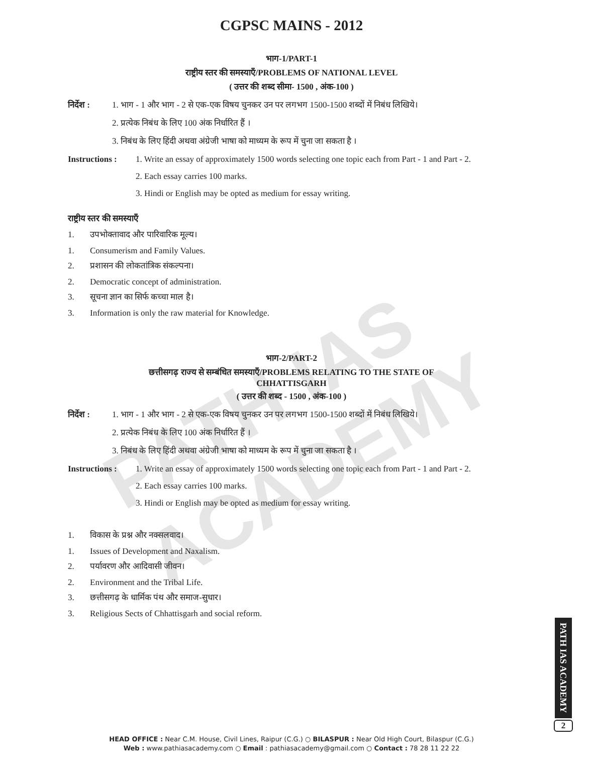PATH IAS ACADEMY
CGPSC MAINS - 2012
भाग-1/PART-1
राष्ट्रीय स्तर की समस्याएँ/PROBLEMS OF NATIONAL LEVEL
( उत्तर की शब्द सीमा- 1500 , अंक-100 )
निर्देश : 1. भाग - 1 और भाग - 2 से एक-एक विषय चुनकर उन पर लगभग 1500-1500 शब्दों में निबंध लिखिये।
2. प्रत्येक निबंध के लिए 100 अंक निर्धारित हैं ।
3. निबंध के लिए हिंदी अथवा अंग्रेजी भाषा को माध्यम के रूप में चुना जा सकता है ।
Instructions : 1. Write an essay of approximately 1500 words selecting one topic each from Part - 1 and Part - 2.
2. Each essay carries 100 marks.
3. Hindi or English may be opted as medium for essay writing.
राष्ट्रीय स्तर की समस्याएँ
1. उपभोक्तावाद और पारिवारिक मूल्य।
1. Consumerism and Family Values.
2. प्रशासन की लोकतांत्रिक संकल्पना।
2. Democratic concept of administration.
3. सूचना ज्ञान का सिर्फ कच्चा माल है।
3. Information is only the raw material for Knowledge.
भाग-2/PART-2
छत्तीसगढ़ राज्य से सम्बंधित समस्याएँ/PROBLEMS RELATING TO THE STATE OF
CHHATTISGARH
( उत्तर की शब्द - 1500 , अंक-100 )
निर्देश : 1. भाग - 1 और भाग - 2 से एक-एक विषय चुनकर उन पर लगभग 1500-1500 शब्दों में निबंध लिखिये।
2. प्रत्येक निबंध के लिए 100 अंक निर्धारित हैं ।
3. निबंध के लिए हिंदी अथवा अंग्रेजी भाषा को माध्यम के रूप में चुना जा सकता है ।
Instructions : 1. Write an essay of approximately 1500 words selecting one topic each from Part - 1 and Part - 2.
2. Each essay carries 100 marks.
3. Hindi or English may be opted as medium for essay writing.
1. विकास के प्रश्न और नक्सलवाद।
1. Issues of Development and Naxalism.
2. पर्यावरण और आदिवासी जीवन।
2. Environment and the Tribal Life.
3. छत्तीसगढ़ के धार्मिक पंथ और समाज-सुधार।
3. Religious Sects of Chhattisgarh and social reform.
PATH IAS ACADEMY
2
HEAD OFFICE : Near C.M. House, Civil Lines, Raipur (C.G.) ○ BILASPUR : Near Old High Court, Bilaspur (C.G.)
Web : www.pathiasacademy.com ○ Email : pathiasacademy@gmail.com ○ Contact : 78 28 11 22 22